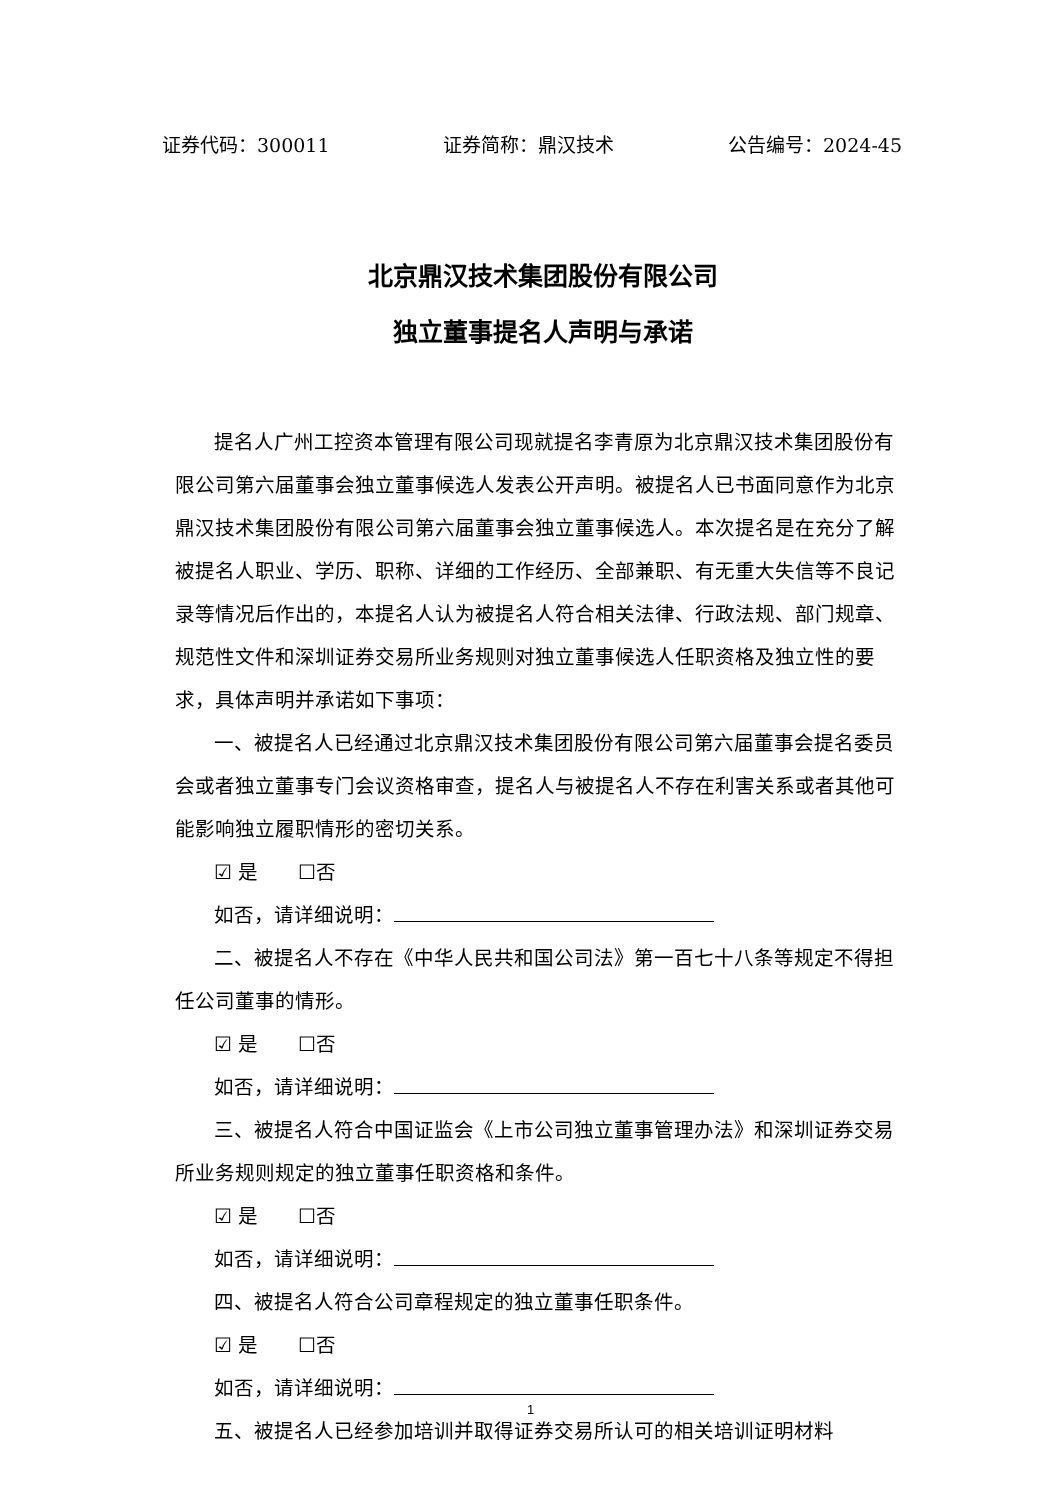证券代码：300011 证券简称：鼎汉技术 公告编号：2024-45
北京鼎汉技术集团股份有限公司
独立董事提名人声明与承诺
提名人广州工控资本管理有限公司现就提名李青原为北京鼎汉技术集团股份有限公司第六届董事会独立董事候选人发表公开声明。被提名人已书面同意作为北京鼎汉技术集团股份有限公司第六届董事会独立董事候选人。本次提名是在充分了解被提名人职业、学历、职称、详细的工作经历、全部兼职、有无重大失信等不良记录等情况后作出的，本提名人认为被提名人符合相关法律、行政法规、部门规章、规范性文件和深圳证券交易所业务规则对独立董事候选人任职资格及独立性的要求，具体声明并承诺如下事项：
一、被提名人已经通过北京鼎汉技术集团股份有限公司第六届董事会提名委员会或者独立董事专门会议资格审查，提名人与被提名人不存在利害关系或者其他可能影响独立履职情形的密切关系。
☑ 是　　☐否
如否，请详细说明：
二、被提名人不存在《中华人民共和国公司法》第一百七十八条等规定不得担任公司董事的情形。
☑ 是　　☐否
如否，请详细说明：
三、被提名人符合中国证监会《上市公司独立董事管理办法》和深圳证券交易所业务规则规定的独立董事任职资格和条件。
☑ 是　　☐否
如否，请详细说明：
四、被提名人符合公司章程规定的独立董事任职条件。
☑ 是　　☐否
如否，请详细说明：
五、被提名人已经参加培训并取得证券交易所认可的相关培训证明材料
1